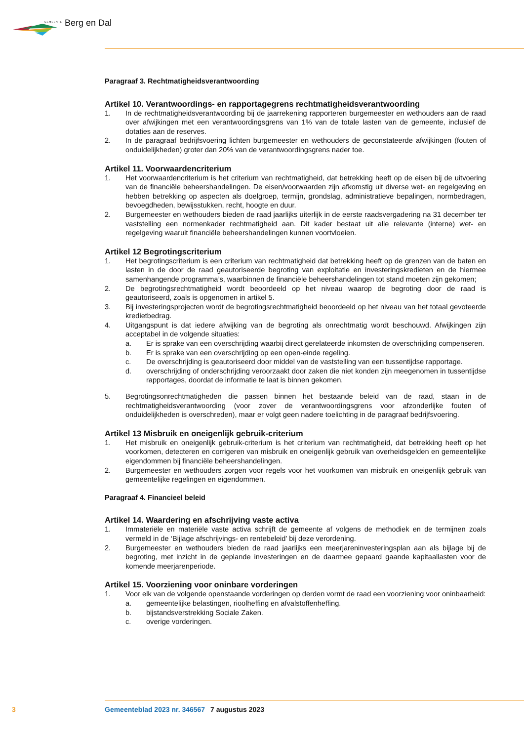GEMEENTE Berg en Dal
Paragraaf 3. Rechtmatigheidsverantwoording
Artikel 10. Verantwoordings- en rapportagegrens rechtmatigheidsverantwoording
1. In de rechtmatigheidsverantwoording bij de jaarrekening rapporteren burgemeester en wethouders aan de raad over afwijkingen met een verantwoordingsgrens van 1% van de totale lasten van de gemeente, inclusief de dotaties aan de reserves.
2. In de paragraaf bedrijfsvoering lichten burgemeester en wethouders de geconstateerde afwijkingen (fouten of onduidelijkheden) groter dan 20% van de verantwoordingsgrens nader toe.
Artikel 11. Voorwaardencriterium
1. Het voorwaardencriterium is het criterium van rechtmatigheid, dat betrekking heeft op de eisen bij de uitvoering van de financiële beheershandelingen. De eisen/voorwaarden zijn afkomstig uit diverse wet- en regelgeving en hebben betrekking op aspecten als doelgroep, termijn, grondslag, administratieve bepalingen, normbedragen, bevoegdheden, bewijsstukken, recht, hoogte en duur.
2. Burgemeester en wethouders bieden de raad jaarlijks uiterlijk in de eerste raadsvergadering na 31 december ter vaststelling een normenkader rechtmatigheid aan. Dit kader bestaat uit alle relevante (interne) wet- en regelgeving waaruit financiële beheershandelingen kunnen voortvloeien.
Artikel 12 Begrotingscriterium
1. Het begrotingscriterium is een criterium van rechtmatigheid dat betrekking heeft op de grenzen van de baten en lasten in de door de raad geautoriseerde begroting van exploitatie en investeringskredieten en de hiermee samenhangende programma’s, waarbinnen de financiële beheershandelingen tot stand moeten zijn gekomen;
2. De begrotingsrechtmatigheid wordt beoordeeld op het niveau waarop de begroting door de raad is geautoriseerd, zoals is opgenomen in artikel 5.
3. Bij investeringsprojecten wordt de begrotingsrechtmatigheid beoordeeld op het niveau van het totaal gevoteerde kredietbedrag.
4. Uitgangspunt is dat iedere afwijking van de begroting als onrechtmatig wordt beschouwd. Afwijkingen zijn acceptabel in de volgende situaties:
a. Er is sprake van een overschrijding waarbij direct gerelateerde inkomsten de overschrijding compenseren.
b. Er is sprake van een overschrijding op een open-einde regeling.
c. De overschrijding is geautoriseerd door middel van de vaststelling van een tussentijdse rapportage.
d. overschrijding of onderschrijding veroorzaakt door zaken die niet konden zijn meegenomen in tussentijdse rapportages, doordat de informatie te laat is binnen gekomen.
5. Begrotingsonrechtmatigheden die passen binnen het bestaande beleid van de raad, staan in de rechtmatigheidsverantwoording (voor zover de verantwoordingsgrens voor afzonderlijke fouten of onduidelijkheden is overschreden), maar er volgt geen nadere toelichting in de paragraaf bedrijfsvoering.
Artikel 13 Misbruik en oneigenlijk gebruik-criterium
1. Het misbruik en oneigenlijk gebruik-criterium is het criterium van rechtmatigheid, dat betrekking heeft op het voorkomen, detecteren en corrigeren van misbruik en oneigenlijk gebruik van overheidsgelden en gemeentelijke eigendommen bij financiële beheershandelingen.
2. Burgemeester en wethouders zorgen voor regels voor het voorkomen van misbruik en oneigenlijk gebruik van gemeentelijke regelingen en eigendommen.
Paragraaf 4. Financieel beleid
Artikel 14. Waardering en afschrijving vaste activa
1. Immateriële en materiële vaste activa schrijft de gemeente af volgens de methodiek en de termijnen zoals vermeld in de ‘Bijlage afschrijvings- en rentebeleid’ bij deze verordening.
2. Burgemeester en wethouders bieden de raad jaarlijks een meerjareninvesteringsplan aan als bijlage bij de begroting, met inzicht in de geplande investeringen en de daarmee gepaard gaande kapitaallasten voor de komende meerjarenperiode.
Artikel 15. Voorziening voor oninbare vorderingen
1. Voor elk van de volgende openstaande vorderingen op derden vormt de raad een voorziening voor oninbaarheid:
a. gemeentelijke belastingen, rioolheffing en afvalstoffenheffing.
b. bijstandsverstrekking Sociale Zaken.
c. overige vorderingen.
3 Gemeenteblad 2023 nr. 346567 7 augustus 2023